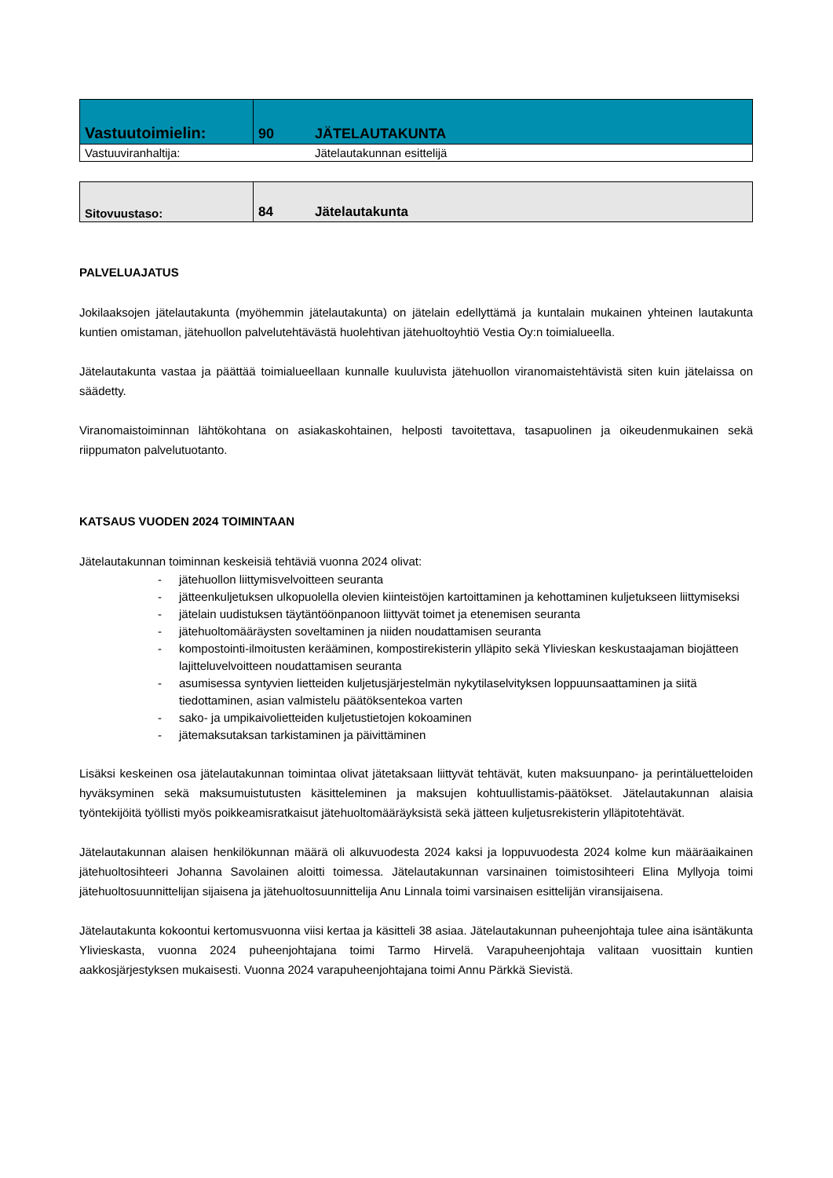| Vastuutoimielin: | 90 | JÄTELAUTAKUNTA |
| Vastuuviranhaltija: | | Jätelautakunnan esittelijä |
| Sitovuustaso: | 84 | Jätelautakunta |
PALVELUAJATUS
Jokilaaksojen jätelautakunta (myöhemmin jätelautakunta) on jätelain edellyttämä ja kuntalain mukainen yhteinen lautakunta kuntien omistaman, jätehuollon palvelutehtävästä huolehtivan jätehuoltoyhtiö Vestia Oy:n toimialueella.
Jätelautakunta vastaa ja päättää toimialueellaan kunnalle kuuluvista jätehuollon viranomaistehtävistä siten kuin jätelaissa on säädetty.
Viranomaistoiminnan lähtökohtana on asiakaskohtainen, helposti tavoitettava, tasapuolinen ja oikeudenmukainen sekä riippumaton palvelutuotanto.
KATSAUS VUODEN 2024 TOIMINTAAN
Jätelautakunnan toiminnan keskeisiä tehtäviä vuonna 2024 olivat:
- jätehuollon liittymisvelvoitteen seuranta
- jätteenkuljetuksen ulkopuolella olevien kiinteistöjen kartoittaminen ja kehottaminen kuljetukseen liittymiseksi
- jätelain uudistuksen täytäntöönpanoon liittyvät toimet ja etenemisen seuranta
- jätehuoltomääräysten soveltaminen ja niiden noudattamisen seuranta
- kompostointi-ilmoitusten kerääminen, kompostirekisterin ylläpito sekä Ylivieskan keskustaajaman biojätteen lajitteluvelvoitteen noudattamisen seuranta
- asumisessa syntyvien lietteiden kuljetusjärjestelmän nykytilaselvityksen loppuunsaattaminen ja siitä tiedottaminen, asian valmistelu päätöksentekoa varten
- sako- ja umpikaivolietteiden kuljetustietojen kokoaminen
- jätemaksutaksan tarkistaminen ja päivittäminen
Lisäksi keskeinen osa jätelautakunnan toimintaa olivat jätetaksaan liittyvät tehtävät, kuten maksuunpano- ja perintäluetteloiden hyväksyminen sekä maksumuistutusten käsitteleminen ja maksujen kohtuullistamis-päätökset. Jätelautakunnan alaisia työntekijöitä työllisti myös poikkeamisratkaisut jätehuoltomääräyksistä sekä jätteen kuljetusrekisterin ylläpitotehtävät.
Jätelautakunnan alaisen henkilökunnan määrä oli alkuvuodesta 2024 kaksi ja loppuvuodesta 2024 kolme kun määräaikainen jätehuoltosihteeri Johanna Savolainen aloitti toimessa. Jätelautakunnan varsinainen toimistosihteeri Elina Myllyoja toimi jätehuoltosuunnittelijan sijaisena ja jätehuoltosuunnittelija Anu Linnala toimi varsinaisen esittelijän viransijaisena.
Jätelautakunta kokoontui kertomusvuonna viisi kertaa ja käsitteli 38 asiaa. Jätelautakunnan puheenjohtaja tulee aina isäntäkunta Ylivieskasta, vuonna 2024 puheenjohtajana toimi Tarmo Hirvelä. Varapuheenjohtaja valitaan vuosittain kuntien aakkosjärjestyksen mukaisesti. Vuonna 2024 varapuheenjohtajana toimi Annu Pärkkä Sievistä.